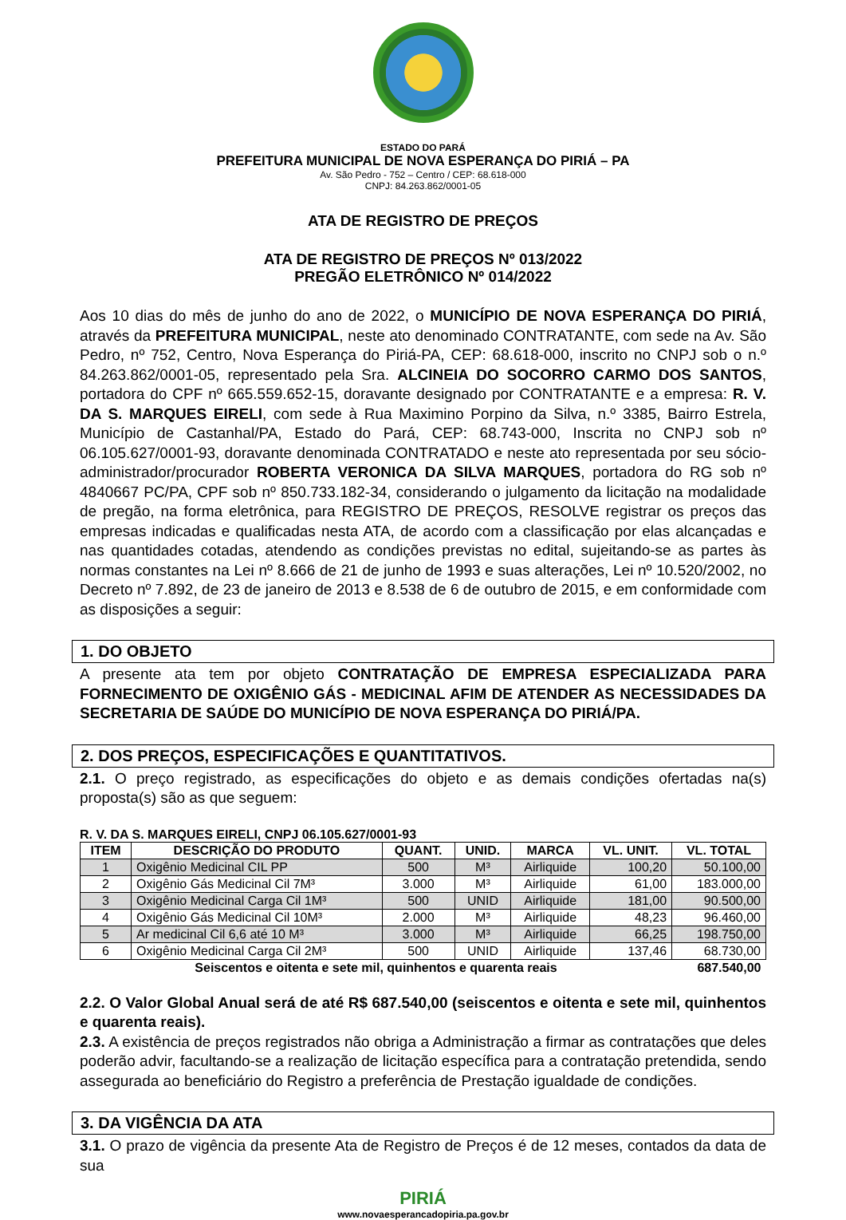ESTADO DO PARÁ
PREFEITURA MUNICIPAL DE NOVA ESPERANÇA DO PIRIÁ – PA
Av. São Pedro - 752 – Centro / CEP: 68.618-000
CNPJ: 84.263.862/0001-05
ATA DE REGISTRO DE PREÇOS
ATA DE REGISTRO DE PREÇOS Nº 013/2022
PREGÃO ELETRÔNICO Nº 014/2022
Aos 10 dias do mês de junho do ano de 2022, o MUNICÍPIO DE NOVA ESPERANÇA DO PIRIÁ, através da PREFEITURA MUNICIPAL, neste ato denominado CONTRATANTE, com sede na Av. São Pedro, nº 752, Centro, Nova Esperança do Piriá-PA, CEP: 68.618-000, inscrito no CNPJ sob o n.º 84.263.862/0001-05, representado pela Sra. ALCINEIA DO SOCORRO CARMO DOS SANTOS, portadora do CPF nº 665.559.652-15, doravante designado por CONTRATANTE e a empresa: R. V. DA S. MARQUES EIRELI, com sede à Rua Maximino Porpino da Silva, n.º 3385, Bairro Estrela, Município de Castanhal/PA, Estado do Pará, CEP: 68.743-000, Inscrita no CNPJ sob nº 06.105.627/0001-93, doravante denominada CONTRATADO e neste ato representada por seu sócio-administrador/procurador ROBERTA VERONICA DA SILVA MARQUES, portadora do RG sob nº 4840667 PC/PA, CPF sob nº 850.733.182-34, considerando o julgamento da licitação na modalidade de pregão, na forma eletrônica, para REGISTRO DE PREÇOS, RESOLVE registrar os preços das empresas indicadas e qualificadas nesta ATA, de acordo com a classificação por elas alcançadas e nas quantidades cotadas, atendendo as condições previstas no edital, sujeitando-se as partes às normas constantes na Lei nº 8.666 de 21 de junho de 1993 e suas alterações, Lei nº 10.520/2002, no Decreto nº 7.892, de 23 de janeiro de 2013 e 8.538 de 6 de outubro de 2015, e em conformidade com as disposições a seguir:
1. DO OBJETO
A presente ata tem por objeto CONTRATAÇÃO DE EMPRESA ESPECIALIZADA PARA FORNECIMENTO DE OXIGÊNIO GÁS - MEDICINAL AFIM DE ATENDER AS NECESSIDADES DA SECRETARIA DE SAÚDE DO MUNICÍPIO DE NOVA ESPERANÇA DO PIRIÁ/PA.
2. DOS PREÇOS, ESPECIFICAÇÕES E QUANTITATIVOS.
2.1. O preço registrado, as especificações do objeto e as demais condições ofertadas na(s) proposta(s) são as que seguem:
R. V. DA S. MARQUES EIRELI, CNPJ 06.105.627/0001-93
| ITEM | DESCRIÇÃO DO PRODUTO | QUANT. | UNID. | MARCA | VL. UNIT. | VL. TOTAL |
| --- | --- | --- | --- | --- | --- | --- |
| 1 | Oxigênio Medicinal CIL PP | 500 | M³ | Airliquide | 100,20 | 50.100,00 |
| 2 | Oxigênio Gás Medicinal Cil 7M³ | 3.000 | M³ | Airliquide | 61,00 | 183.000,00 |
| 3 | Oxigênio Medicinal Carga Cil 1M³ | 500 | UNID | Airliquide | 181,00 | 90.500,00 |
| 4 | Oxigênio Gás Medicinal Cil 10M³ | 2.000 | M³ | Airliquide | 48,23 | 96.460,00 |
| 5 | Ar medicinal Cil 6,6 até 10 M³ | 3.000 | M³ | Airliquide | 66,25 | 198.750,00 |
| 6 | Oxigênio Medicinal Carga Cil 2M³ | 500 | UNID | Airliquide | 137,46 | 68.730,00 |
| Seiscentos e oitenta e sete mil, quinhentos e quarenta reais | | | | | | 687.540,00 |
2.2. O Valor Global Anual será de até R$ 687.540,00 (seiscentos e oitenta e sete mil, quinhentos e quarenta reais).
2.3. A existência de preços registrados não obriga a Administração a firmar as contratações que deles poderão advir, facultando-se a realização de licitação específica para a contratação pretendida, sendo assegurada ao beneficiário do Registro a preferência de Prestação igualdade de condições.
3. DA VIGÊNCIA DA ATA
3.1. O prazo de vigência da presente Ata de Registro de Preços é de 12 meses, contados da data de sua
PIRIÁ
www.novaesperancadopiria.pa.gov.br